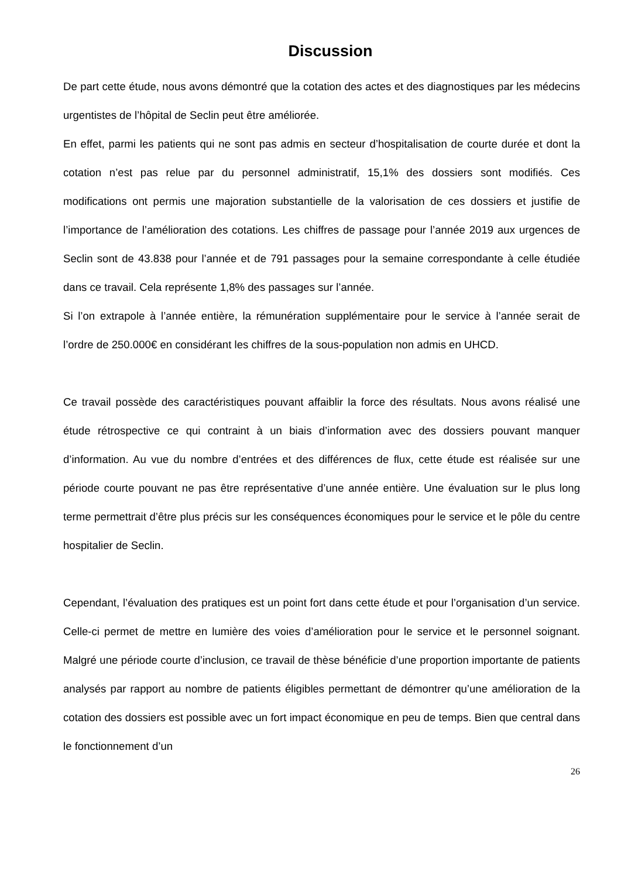Discussion
De part cette étude, nous avons démontré que la cotation des actes et des diagnostiques par les médecins urgentistes de l’hôpital de Seclin peut être améliorée.
En effet, parmi les patients qui ne sont pas admis en secteur d’hospitalisation de courte durée et dont la cotation n’est pas relue par du personnel administratif, 15,1% des dossiers sont modifiés. Ces modifications ont permis une majoration substantielle de la valorisation de ces dossiers et justifie de l’importance de l’amélioration des cotations. Les chiffres de passage pour l’année 2019 aux urgences de Seclin sont de 43.838 pour l’année et de 791 passages pour la semaine correspondante à celle étudiée dans ce travail. Cela représente 1,8% des passages sur l’année.
Si l’on extrapole à l’année entière, la rémunération supplémentaire pour le service à l’année serait de l’ordre de 250.000€ en considérant les chiffres de la sous-population non admis en UHCD.
Ce travail possède des caractéristiques pouvant affaiblir la force des résultats. Nous avons réalisé une étude rétrospective ce qui contraint à un biais d’information avec des dossiers pouvant manquer d’information. Au vue du nombre d’entrées et des différences de flux, cette étude est réalisée sur une période courte pouvant ne pas être représentative d’une année entière. Une évaluation sur le plus long terme permettrait d’être plus précis sur les conséquences économiques pour le service et le pôle du centre hospitalier de Seclin.
Cependant, l’évaluation des pratiques est un point fort dans cette étude et pour l’organisation d’un service. Celle-ci permet de mettre en lumière des voies d’amélioration pour le service et le personnel soignant. Malgré une période courte d’inclusion, ce travail de thèse bénéficie d’une proportion importante de patients analysés par rapport au nombre de patients éligibles permettant de démontrer qu’une amélioration de la cotation des dossiers est possible avec un fort impact économique en peu de temps. Bien que central dans le fonctionnement d’un
26